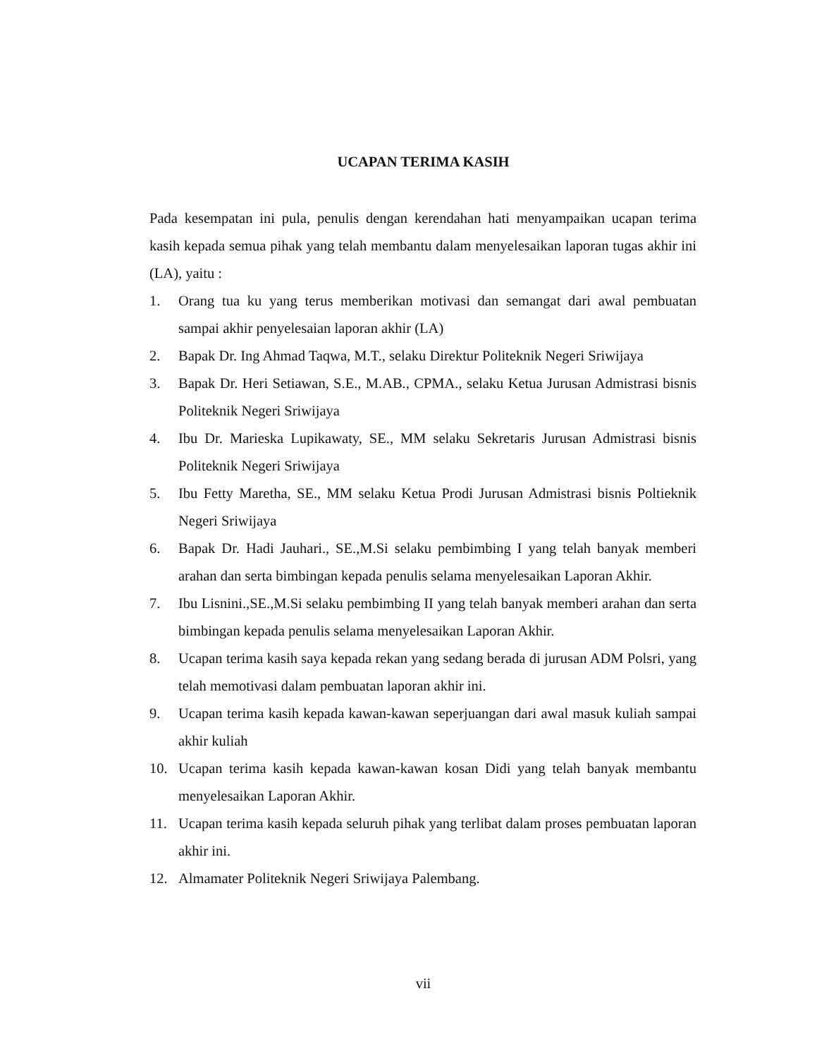UCAPAN TERIMA KASIH
Pada kesempatan ini pula, penulis dengan kerendahan hati menyampaikan ucapan terima kasih kepada semua pihak yang telah membantu dalam menyelesaikan laporan tugas akhir ini (LA), yaitu :
1. Orang tua ku yang terus memberikan motivasi dan semangat dari awal pembuatan sampai akhir penyelesaian laporan akhir (LA)
2. Bapak Dr. Ing Ahmad Taqwa, M.T., selaku Direktur Politeknik Negeri Sriwijaya
3. Bapak Dr. Heri Setiawan, S.E., M.AB., CPMA., selaku Ketua Jurusan Admistrasi bisnis Politeknik Negeri Sriwijaya
4. Ibu Dr. Marieska Lupikawaty, SE., MM selaku Sekretaris Jurusan Admistrasi bisnis Politeknik Negeri Sriwijaya
5. Ibu Fetty Maretha, SE., MM selaku Ketua Prodi Jurusan Admistrasi bisnis Poltieknik Negeri Sriwijaya
6. Bapak Dr. Hadi Jauhari., SE.,M.Si selaku pembimbing I yang telah banyak memberi arahan dan serta bimbingan kepada penulis selama menyelesaikan Laporan Akhir.
7. Ibu Lisnini.,SE.,M.Si selaku pembimbing II yang telah banyak memberi arahan dan serta bimbingan kepada penulis selama menyelesaikan Laporan Akhir.
8. Ucapan terima kasih saya kepada rekan yang sedang berada di jurusan ADM Polsri, yang telah memotivasi dalam pembuatan laporan akhir ini.
9. Ucapan terima kasih kepada kawan-kawan seperjuangan dari awal masuk kuliah sampai akhir kuliah
10. Ucapan terima kasih kepada kawan-kawan kosan Didi yang telah banyak membantu menyelesaikan Laporan Akhir.
11. Ucapan terima kasih kepada seluruh pihak yang terlibat dalam proses pembuatan laporan akhir ini.
12. Almamater Politeknik Negeri Sriwijaya Palembang.
vii